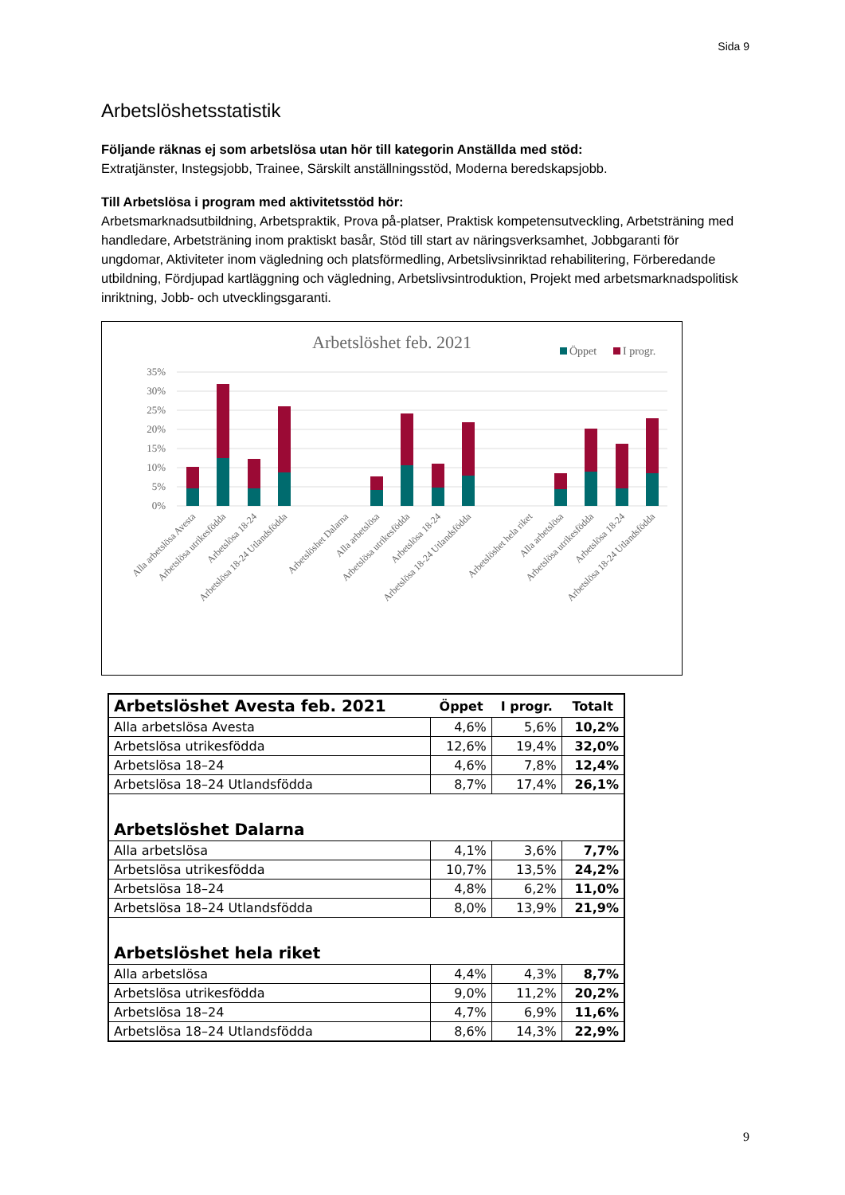Sida 9
Arbetslöshetsstatistik
Följande räknas ej som arbetslösa utan hör till kategorin Anställda med stöd:
Extratjänster, Instegsjobb, Trainee, Särskilt anställningsstöd, Moderna beredskapsjobb.
Till Arbetslösa i program med aktivitetsstöd hör:
Arbetsmarknadsutbildning, Arbetspraktik, Prova på-platser, Praktisk kompetensutveckling, Arbetsträning med handledare, Arbetsträning inom praktiskt basår, Stöd till start av näringsverksamhet, Jobbgaranti för ungdomar, Aktiviteter inom vägledning och platsförmedling, Arbetslivsinriktad rehabilitering, Förberedande utbildning, Fördjupad kartläggning och vägledning, Arbetslivsintroduktion, Projekt med arbetsmarknadspolitisk inriktning, Jobb- och utvecklingsgaranti.
Arbetslöshet feb. 2021
Öppet
I progr.
35%
30%
25%
20%
15%
10%
5%
0%
Alla arbetslösa Avesta
Arbetslösa utrikesfödda
Arbetslösa 18-24
Arbetslösa 18-24 Utlandsfödda
Arbetslöshet Dalarna
Alla arbetslösa
Arbetslösa utrikesfödda
Arbetslösa 18-24
Arbetslösa 18-24 Utlandsfödda
Arbetslöshet hela riket
Alla arbetslösa
Arbetslösa utrikesfödda
Arbetslösa 18-24
Arbetslösa 18-24 Utlandsfödda
| Arbetslöshet Avesta feb. 2021 | Öppet | I progr. | Totalt |
| --- | --- | --- | --- |
| Alla arbetslösa Avesta | 4,6% | 5,6% | 10,2% |
| Arbetslösa utrikesfödda | 12,6% | 19,4% | 32,0% |
| Arbetslösa 18–24 | 4,6% | 7,8% | 12,4% |
| Arbetslösa 18–24 Utlandsfödda | 8,7% | 17,4% | 26,1% |
| Arbetslöshet Dalarna | | | |
| Alla arbetslösa | 4,1% | 3,6% | 7,7% |
| Arbetslösa utrikesfödda | 10,7% | 13,5% | 24,2% |
| Arbetslösa 18–24 | 4,8% | 6,2% | 11,0% |
| Arbetslösa 18–24 Utlandsfödda | 8,0% | 13,9% | 21,9% |
| Arbetslöshet hela riket | | | |
| Alla arbetslösa | 4,4% | 4,3% | 8,7% |
| Arbetslösa utrikesfödda | 9,0% | 11,2% | 20,2% |
| Arbetslösa 18–24 | 4,7% | 6,9% | 11,6% |
| Arbetslösa 18–24 Utlandsfödda | 8,6% | 14,3% | 22,9% |
9